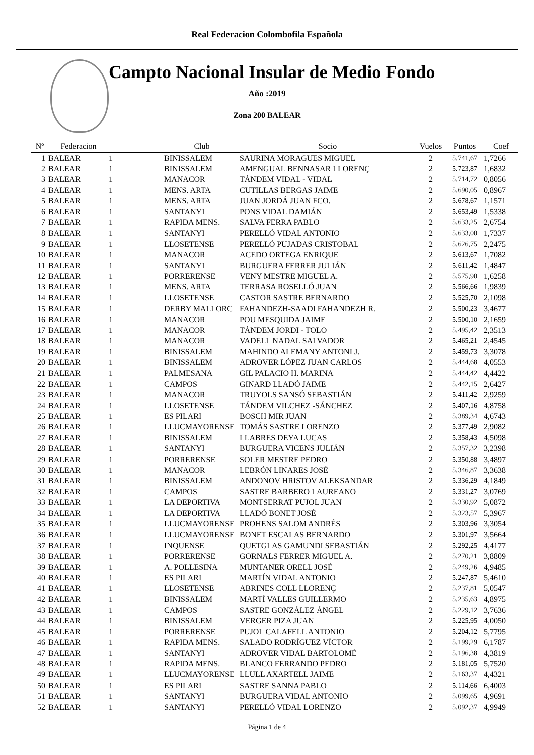Real Federacion Colombofila Española
Campto Nacional Insular de Medio Fondo
Año :2019
Zona 200 BALEAR
| Nº | Federacion | | Club | Socio | Vuelos | Puntos | Coef |
| --- | --- | --- | --- | --- | --- | --- | --- |
| 1 | BALEAR | 1 | BINISSALEM | SAURINA MORAGUES MIGUEL | 2 | 5.741,67 | 1,7266 |
| 2 | BALEAR | 1 | BINISSALEM | AMENGUAL BENNASAR LLORENÇ | 2 | 5.723,87 | 1,6832 |
| 3 | BALEAR | 1 | MANACOR | TÁNDEM VIDAL - VIDAL | 2 | 5.714,72 | 0,8056 |
| 4 | BALEAR | 1 | MENS. ARTA | CUTILLAS BERGAS JAIME | 2 | 5.690,05 | 0,8967 |
| 5 | BALEAR | 1 | MENS. ARTA | JUAN JORDÁ JUAN FCO. | 2 | 5.678,67 | 1,1571 |
| 6 | BALEAR | 1 | SANTANYI | PONS VIDAL DAMIÁN | 2 | 5.653,49 | 1,5338 |
| 7 | BALEAR | 1 | RAPIDA MENS. | SALVA FERRA PABLO | 2 | 5.633,25 | 2,6754 |
| 8 | BALEAR | 1 | SANTANYI | PERELLÓ VIDAL ANTONIO | 2 | 5.633,00 | 1,7337 |
| 9 | BALEAR | 1 | LLOSETENSE | PERELLÓ PUJADAS CRISTOBAL | 2 | 5.626,75 | 2,2475 |
| 10 | BALEAR | 1 | MANACOR | ACEDO ORTEGA ENRIQUE | 2 | 5.613,67 | 1,7082 |
| 11 | BALEAR | 1 | SANTANYI | BURGUERA FERRER JULIÁN | 2 | 5.611,42 | 1,4847 |
| 12 | BALEAR | 1 | PORRERENSE | VENY MESTRE MIGUEL A. | 2 | 5.575,90 | 1,6258 |
| 13 | BALEAR | 1 | MENS. ARTA | TERRASA ROSELLÓ JUAN | 2 | 5.566,66 | 1,9839 |
| 14 | BALEAR | 1 | LLOSETENSE | CASTOR SASTRE BERNARDO | 2 | 5.525,70 | 2,1098 |
| 15 | BALEAR | 1 | DERBY MALLORC | FAHANDEZH-SAADI FAHANDEZH R. | 2 | 5.500,23 | 3,4677 |
| 16 | BALEAR | 1 | MANACOR | POU MESQUIDA JAIME | 2 | 5.500,10 | 2,1659 |
| 17 | BALEAR | 1 | MANACOR | TÁNDEM JORDI - TOLO | 2 | 5.495,42 | 2,3513 |
| 18 | BALEAR | 1 | MANACOR | VADELL NADAL SALVADOR | 2 | 5.465,21 | 2,4545 |
| 19 | BALEAR | 1 | BINISSALEM | MAHINDO ALEMANY ANTONI J. | 2 | 5.459,73 | 3,3078 |
| 20 | BALEAR | 1 | BINISSALEM | ADROVER LÓPEZ JUAN CARLOS | 2 | 5.444,68 | 4,0553 |
| 21 | BALEAR | 1 | PALMESANA | GIL PALACIO H. MARINA | 2 | 5.444,42 | 4,4422 |
| 22 | BALEAR | 1 | CAMPOS | GINARD LLADÓ JAIME | 2 | 5.442,15 | 2,6427 |
| 23 | BALEAR | 1 | MANACOR | TRUYOLS SANSÓ SEBASTIÁN | 2 | 5.411,42 | 2,9259 |
| 24 | BALEAR | 1 | LLOSETENSE | TÁNDEM VILCHEZ -SÁNCHEZ | 2 | 5.407,16 | 4,8758 |
| 25 | BALEAR | 1 | ES PILARI | BOSCH MIR JUAN | 2 | 5.389,34 | 4,6743 |
| 26 | BALEAR | 1 | LLUCMAYORENSE | TOMÁS SASTRE LORENZO | 2 | 5.377,49 | 2,9082 |
| 27 | BALEAR | 1 | BINISSALEM | LLABRES DEYA LUCAS | 2 | 5.358,43 | 4,5098 |
| 28 | BALEAR | 1 | SANTANYI | BURGUERA VICENS JULIÁN | 2 | 5.357,32 | 3,2398 |
| 29 | BALEAR | 1 | PORRERENSE | SOLER MESTRE PEDRO | 2 | 5.350,88 | 3,4897 |
| 30 | BALEAR | 1 | MANACOR | LEBRÓN LINARES JOSÉ | 2 | 5.346,87 | 3,3638 |
| 31 | BALEAR | 1 | BINISSALEM | ANDONOV HRISTOV ALEKSANDAR | 2 | 5.336,29 | 4,1849 |
| 32 | BALEAR | 1 | CAMPOS | SASTRE BARBERO LAUREANO | 2 | 5.331,27 | 3,0769 |
| 33 | BALEAR | 1 | LA DEPORTIVA | MONTSERRAT PUJOL JUAN | 2 | 5.330,92 | 5,0872 |
| 34 | BALEAR | 1 | LA DEPORTIVA | LLADÓ BONET JOSÉ | 2 | 5.323,57 | 5,3967 |
| 35 | BALEAR | 1 | LLUCMAYORENSE | PROHENS SALOM ANDRÉS | 2 | 5.303,96 | 3,3054 |
| 36 | BALEAR | 1 | LLUCMAYORENSE | BONET ESCALAS BERNARDO | 2 | 5.301,97 | 3,5664 |
| 37 | BALEAR | 1 | INQUENSE | QUETGLAS GAMUNDI SEBASTIÁN | 2 | 5.292,25 | 4,4177 |
| 38 | BALEAR | 1 | PORRERENSE | GORNALS FERRER MIGUEL A. | 2 | 5.270,21 | 3,8809 |
| 39 | BALEAR | 1 | A. POLLESINA | MUNTANER ORELL JOSÉ | 2 | 5.249,26 | 4,9485 |
| 40 | BALEAR | 1 | ES PILARI | MARTÍN VIDAL ANTONIO | 2 | 5.247,87 | 5,4610 |
| 41 | BALEAR | 1 | LLOSETENSE | ABRINES COLL LLORENÇ | 2 | 5.237,81 | 5,0547 |
| 42 | BALEAR | 1 | BINISSALEM | MARTÍ VALLES GUILLERMO | 2 | 5.235,63 | 4,8975 |
| 43 | BALEAR | 1 | CAMPOS | SASTRE GONZÁLEZ ÁNGEL | 2 | 5.229,12 | 3,7636 |
| 44 | BALEAR | 1 | BINISSALEM | VERGER PIZA JUAN | 2 | 5.225,95 | 4,0050 |
| 45 | BALEAR | 1 | PORRERENSE | PUJOL CALAFELL ANTONIO | 2 | 5.204,12 | 5,7795 |
| 46 | BALEAR | 1 | RAPIDA MENS. | SALADO RODRÍGUEZ VÍCTOR | 2 | 5.199,29 | 6,1787 |
| 47 | BALEAR | 1 | SANTANYI | ADROVER VIDAL BARTOLOMÉ | 2 | 5.196,38 | 4,3819 |
| 48 | BALEAR | 1 | RAPIDA MENS. | BLANCO FERRANDO PEDRO | 2 | 5.181,05 | 5,7520 |
| 49 | BALEAR | 1 | LLUCMAYORENSE | LLULL AXARTELL JAIME | 2 | 5.163,37 | 4,4321 |
| 50 | BALEAR | 1 | ES PILARI | SASTRE SANNA PABLO | 2 | 5.114,66 | 6,4003 |
| 51 | BALEAR | 1 | SANTANYI | BURGUERA VIDAL ANTONIO | 2 | 5.099,65 | 4,9691 |
| 52 | BALEAR | 1 | SANTANYI | PERELLÓ VIDAL LORENZO | 2 | 5.092,37 | 4,9949 |
Página 1 de 4